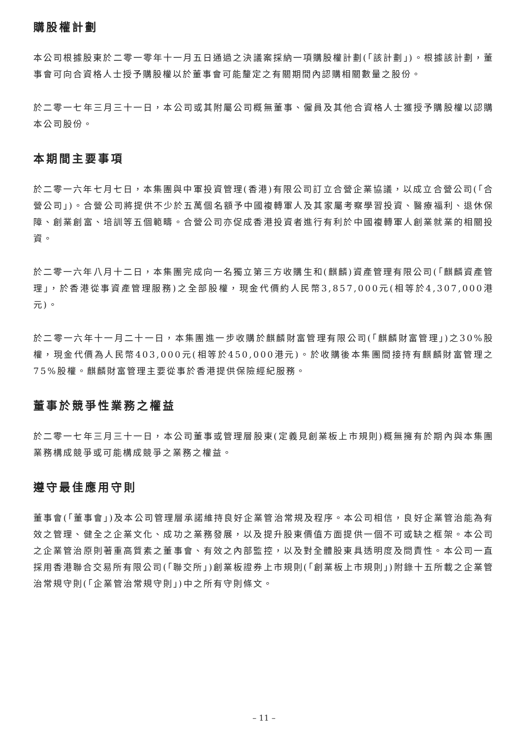購股權計劃
本公司根據股東於二零一零年十一月五日通過之決議案採納一項購股權計劃(「該計劃」)。根據該計劃，董事會可向合資格人士授予購股權以於董事會可能釐定之有關期間內認購相關數量之股份。
於二零一七年三月三十一日，本公司或其附屬公司概無董事、僱員及其他合資格人士獲授予購股權以認購本公司股份。
本期間主要事項
於二零一六年七月七日，本集團與中軍投資管理(香港)有限公司訂立合營企業協議，以成立合營公司(「合營公司」)。合營公司將提供不少於五萬個名額予中國複轉軍人及其家屬考察學習投資、醫療福利、退休保障、創業創富、培訓等五個範疇。合營公司亦促成香港投資者進行有利於中國複轉軍人創業就業的相關投資。
於二零一六年八月十二日，本集團完成向一名獨立第三方收購生和(麒麟)資產管理有限公司(「麒麟資產管理」，於香港從事資產管理服務)之全部股權，現金代價約人民幣3,857,000元(相等於4,307,000港元)。
於二零一六年十一月二十一日，本集團進一步收購於麒麟財富管理有限公司(「麒麟財富管理」)之30%股權，現金代價為人民幣403,000元(相等於450,000港元)。於收購後本集團間接持有麒麟財富管理之75%股權。麒麟財富管理主要從事於香港提供保險經紀服務。
董事於競爭性業務之權益
於二零一七年三月三十一日，本公司董事或管理層股東(定義見創業板上市規則)概無擁有於期內與本集團業務構成競爭或可能構成競爭之業務之權益。
遵守最佳應用守則
董事會(「董事會」)及本公司管理層承諾維持良好企業管治常規及程序。本公司相信，良好企業管治能為有效之管理、健全之企業文化、成功之業務發展，以及提升股東價值方面提供一個不可或缺之框架。本公司之企業管治原則著重高質素之董事會、有效之內部監控，以及對全體股東具透明度及問責性。本公司一直採用香港聯合交易所有限公司(「聯交所」)創業板證券上市規則(「創業板上市規則」)附錄十五所載之企業管治常規守則(「企業管治常規守則」)中之所有守則條文。
– 11 –